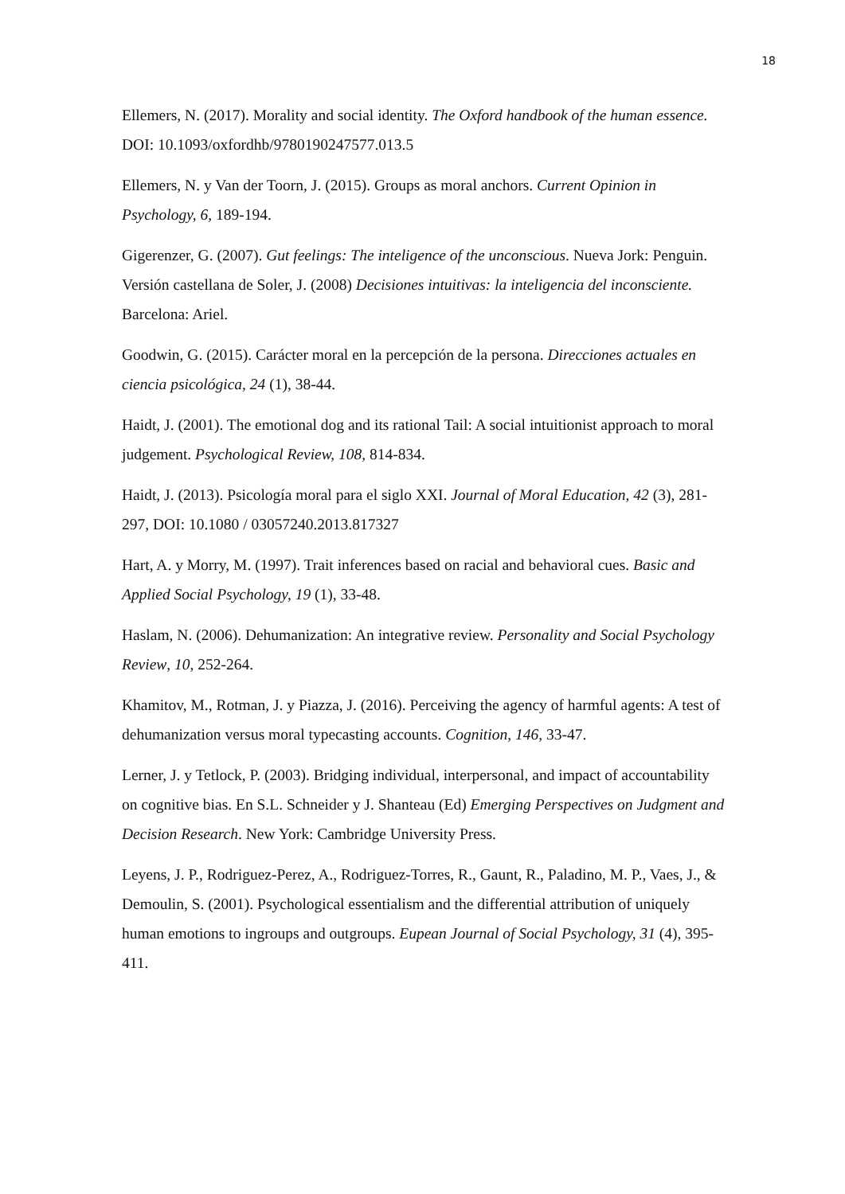18
Ellemers, N. (2017). Morality and social identity. The Oxford handbook of the human essence. DOI: 10.1093/oxfordhb/9780190247577.013.5
Ellemers, N. y Van der Toorn, J. (2015). Groups as moral anchors. Current Opinion in Psychology, 6, 189-194.
Gigerenzer, G. (2007). Gut feelings: The inteligence of the unconscious. Nueva Jork: Penguin. Versión castellana de Soler, J. (2008) Decisiones intuitivas: la inteligencia del inconsciente. Barcelona: Ariel.
Goodwin, G. (2015). Carácter moral en la percepción de la persona. Direcciones actuales en ciencia psicológica, 24 (1), 38-44.
Haidt, J. (2001). The emotional dog and its rational Tail: A social intuitionist approach to moral judgement. Psychological Review, 108, 814-834.
Haidt, J. (2013). Psicología moral para el siglo XXI. Journal of Moral Education, 42 (3), 281-297, DOI: 10.1080 / 03057240.2013.817327
Hart, A. y Morry, M. (1997). Trait inferences based on racial and behavioral cues. Basic and Applied Social Psychology, 19 (1), 33-48.
Haslam, N. (2006). Dehumanization: An integrative review. Personality and Social Psychology Review, 10, 252-264.
Khamitov, M., Rotman, J. y Piazza, J. (2016). Perceiving the agency of harmful agents: A test of dehumanization versus moral typecasting accounts. Cognition, 146, 33-47.
Lerner, J. y Tetlock, P. (2003). Bridging individual, interpersonal, and impact of accountability on cognitive bias. En S.L. Schneider y J. Shanteau (Ed) Emerging Perspectives on Judgment and Decision Research. New York: Cambridge University Press.
Leyens, J. P., Rodriguez-Perez, A., Rodriguez-Torres, R., Gaunt, R., Paladino, M. P., Vaes, J., & Demoulin, S. (2001). Psychological essentialism and the differential attribution of uniquely human emotions to ingroups and outgroups. Eupean Journal of Social Psychology, 31 (4), 395-411.